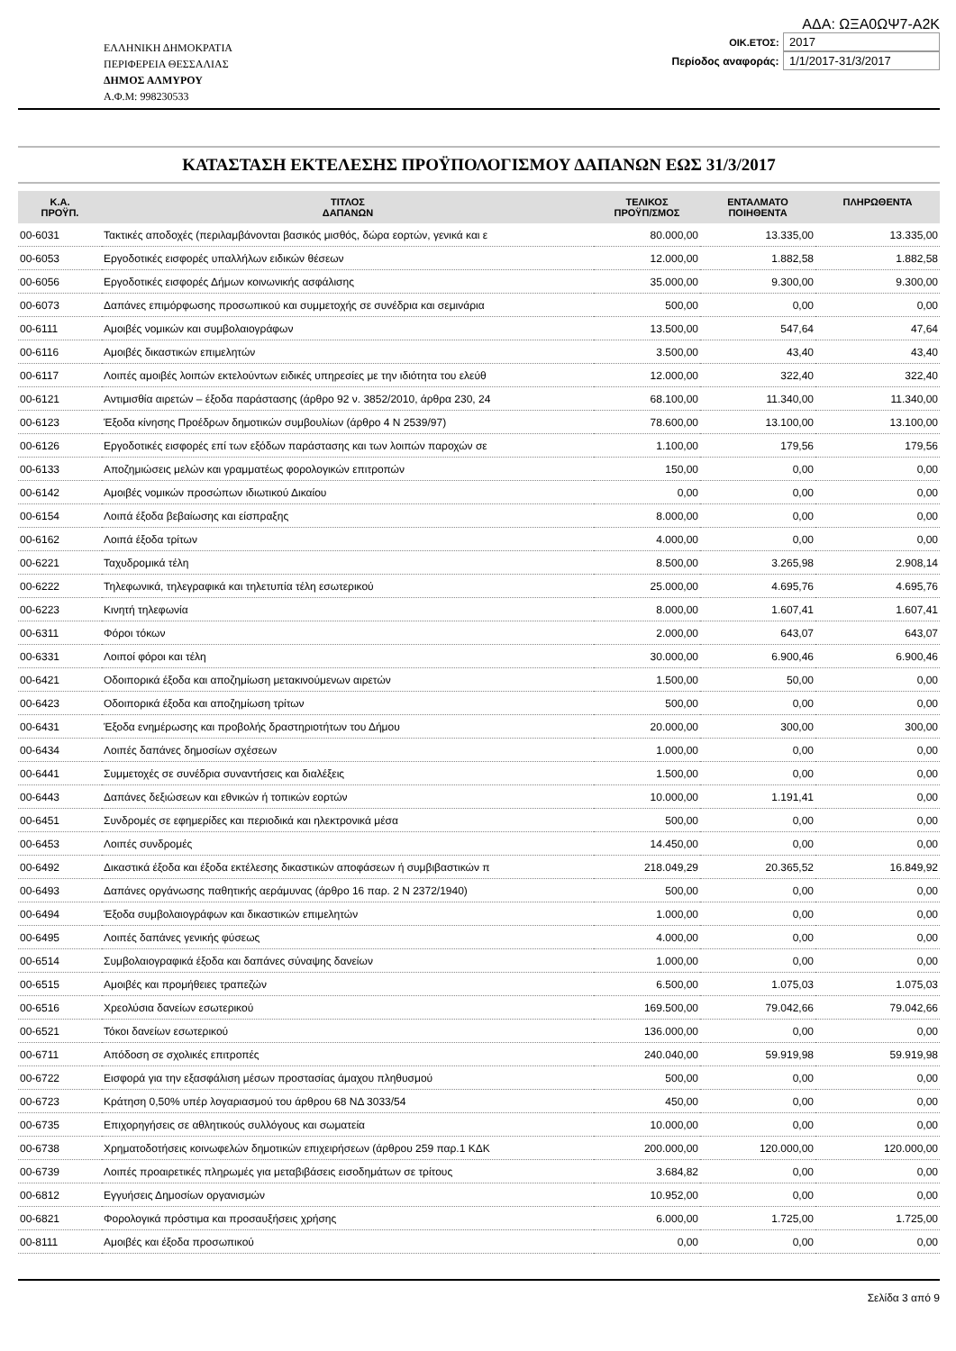ΕΛΛΗΝΙΚΗ ΔΗΜΟΚΡΑΤΙΑ
ΠΕΡΙΦΕΡΕΙΑ ΘΕΣΣΑΛΙΑΣ
ΔΗΜΟΣ ΑΛΜΥΡΟΥ
Α.Φ.Μ: 998230533
ΑΔΑ: ΩΞΑ0ΩΨ7-Α2Κ
ΟΙΚ.ΕΤΟΣ: 2017
Περίοδος αναφοράς: 1/1/2017-31/3/2017
ΚΑΤΑΣΤΑΣΗ ΕΚΤΕΛΕΣΗΣ ΠΡΟΫΠΟΛΟΓΙΣΜΟΥ ΔΑΠΑΝΩΝ ΕΩΣ 31/3/2017
| Κ.Α. ΠΡΟΫΠ. | ΤΙΤΛΟΣ ΔΑΠΑΝΩΝ | ΤΕΛΙΚΟΣ ΠΡΟΫΠ/ΣΜΟΣ | ΕΝΤΑΛΜΑΤΟ ΠΟΙΗΘΕΝΤΑ | ΠΛΗΡΩΘΕΝΤΑ |
| --- | --- | --- | --- | --- |
| 00-6031 | Τακτικές αποδοχές (περιλαμβάνονται βασικός μισθός, δώρα εορτών, γενικά και ε | 80.000,00 | 13.335,00 | 13.335,00 |
| 00-6053 | Εργοδοτικές εισφορές υπαλλήλων ειδικών θέσεων | 12.000,00 | 1.882,58 | 1.882,58 |
| 00-6056 | Εργοδοτικές εισφορές Δήμων κοινωνικής ασφάλισης | 35.000,00 | 9.300,00 | 9.300,00 |
| 00-6073 | Δαπάνες επιμόρφωσης προσωπικού και συμμετοχής σε συνέδρια και σεμινάρια | 500,00 | 0,00 | 0,00 |
| 00-6111 | Αμοιβές νομικών και συμβολαιογράφων | 13.500,00 | 547,64 | 47,64 |
| 00-6116 | Αμοιβές δικαστικών επιμελητών | 3.500,00 | 43,40 | 43,40 |
| 00-6117 | Λοιπές αμοιβές λοιπών εκτελούντων ειδικές υπηρεσίες με την ιδιότητα του ελεύθ | 12.000,00 | 322,40 | 322,40 |
| 00-6121 | Αντιμισθία αιρετών – έξοδα παράστασης (άρθρο 92 ν. 3852/2010, άρθρα 230, 24 | 68.100,00 | 11.340,00 | 11.340,00 |
| 00-6123 | Έξοδα κίνησης Προέδρων δημοτικών συμβουλίων (άρθρο 4 Ν 2539/97) | 78.600,00 | 13.100,00 | 13.100,00 |
| 00-6126 | Εργοδοτικές εισφορές επί των εξόδων παράστασης και των λοιπών παροχών σε | 1.100,00 | 179,56 | 179,56 |
| 00-6133 | Αποζημιώσεις μελών και γραμματέως φορολογικών επιτροπών | 150,00 | 0,00 | 0,00 |
| 00-6142 | Αμοιβές νομικών προσώπων ιδιωτικού Δικαίου | 0,00 | 0,00 | 0,00 |
| 00-6154 | Λοιπά έξοδα βεβαίωσης και είσπραξης | 8.000,00 | 0,00 | 0,00 |
| 00-6162 | Λοιπά έξοδα τρίτων | 4.000,00 | 0,00 | 0,00 |
| 00-6221 | Ταχυδρομικά τέλη | 8.500,00 | 3.265,98 | 2.908,14 |
| 00-6222 | Τηλεφωνικά, τηλεγραφικά και τηλετυπία τέλη εσωτερικού | 25.000,00 | 4.695,76 | 4.695,76 |
| 00-6223 | Κινητή τηλεφωνία | 8.000,00 | 1.607,41 | 1.607,41 |
| 00-6311 | Φόροι τόκων | 2.000,00 | 643,07 | 643,07 |
| 00-6331 | Λοιποί φόροι και τέλη | 30.000,00 | 6.900,46 | 6.900,46 |
| 00-6421 | Οδοιπορικά έξοδα και αποζημίωση μετακινούμενων αιρετών | 1.500,00 | 50,00 | 0,00 |
| 00-6423 | Οδοιπορικά έξοδα και αποζημίωση τρίτων | 500,00 | 0,00 | 0,00 |
| 00-6431 | Έξοδα ενημέρωσης και προβολής δραστηριοτήτων του Δήμου | 20.000,00 | 300,00 | 300,00 |
| 00-6434 | Λοιπές δαπάνες δημοσίων σχέσεων | 1.000,00 | 0,00 | 0,00 |
| 00-6441 | Συμμετοχές σε συνέδρια συναντήσεις και διαλέξεις | 1.500,00 | 0,00 | 0,00 |
| 00-6443 | Δαπάνες δεξιώσεων και εθνικών ή τοπικών εορτών | 10.000,00 | 1.191,41 | 0,00 |
| 00-6451 | Συνδρομές σε εφημερίδες και περιοδικά και ηλεκτρονικά μέσα | 500,00 | 0,00 | 0,00 |
| 00-6453 | Λοιπές συνδρομές | 14.450,00 | 0,00 | 0,00 |
| 00-6492 | Δικαστικά έξοδα και έξοδα εκτέλεσης δικαστικών αποφάσεων ή συμβιβαστικών π | 218.049,29 | 20.365,52 | 16.849,92 |
| 00-6493 | Δαπάνες οργάνωσης παθητικής αεράμυνας (άρθρο 16 παρ. 2 Ν 2372/1940) | 500,00 | 0,00 | 0,00 |
| 00-6494 | Έξοδα συμβολαιογράφων και δικαστικών επιμελητών | 1.000,00 | 0,00 | 0,00 |
| 00-6495 | Λοιπές δαπάνες γενικής φύσεως | 4.000,00 | 0,00 | 0,00 |
| 00-6514 | Συμβολαιογραφικά έξοδα και δαπάνες σύναψης δανείων | 1.000,00 | 0,00 | 0,00 |
| 00-6515 | Αμοιβές και προμήθειες τραπεζών | 6.500,00 | 1.075,03 | 1.075,03 |
| 00-6516 | Χρεολύσια δανείων εσωτερικού | 169.500,00 | 79.042,66 | 79.042,66 |
| 00-6521 | Τόκοι δανείων εσωτερικού | 136.000,00 | 0,00 | 0,00 |
| 00-6711 | Απόδοση σε σχολικές επιτροπές | 240.040,00 | 59.919,98 | 59.919,98 |
| 00-6722 | Εισφορά για την εξασφάλιση μέσων προστασίας άμαχου πληθυσμού | 500,00 | 0,00 | 0,00 |
| 00-6723 | Κράτηση 0,50% υπέρ λογαριασμού του άρθρου 68 ΝΔ 3033/54 | 450,00 | 0,00 | 0,00 |
| 00-6735 | Επιχορηγήσεις σε αθλητικούς συλλόγους και σωματεία | 10.000,00 | 0,00 | 0,00 |
| 00-6738 | Χρηματοδοτήσεις κοινωφελών δημοτικών επιχειρήσεων (άρθρου 259 παρ.1 ΚΔΚ | 200.000,00 | 120.000,00 | 120.000,00 |
| 00-6739 | Λοιπές προαιρετικές πληρωμές για μεταβιβάσεις εισοδημάτων σε τρίτους | 3.684,82 | 0,00 | 0,00 |
| 00-6812 | Εγγυήσεις Δημοσίων οργανισμών | 10.952,00 | 0,00 | 0,00 |
| 00-6821 | Φορολογικά πρόστιμα και προσαυξήσεις χρήσης | 6.000,00 | 1.725,00 | 1.725,00 |
| 00-8111 | Αμοιβές και έξοδα προσωπικού | 0,00 | 0,00 | 0,00 |
Σελίδα 3 από 9